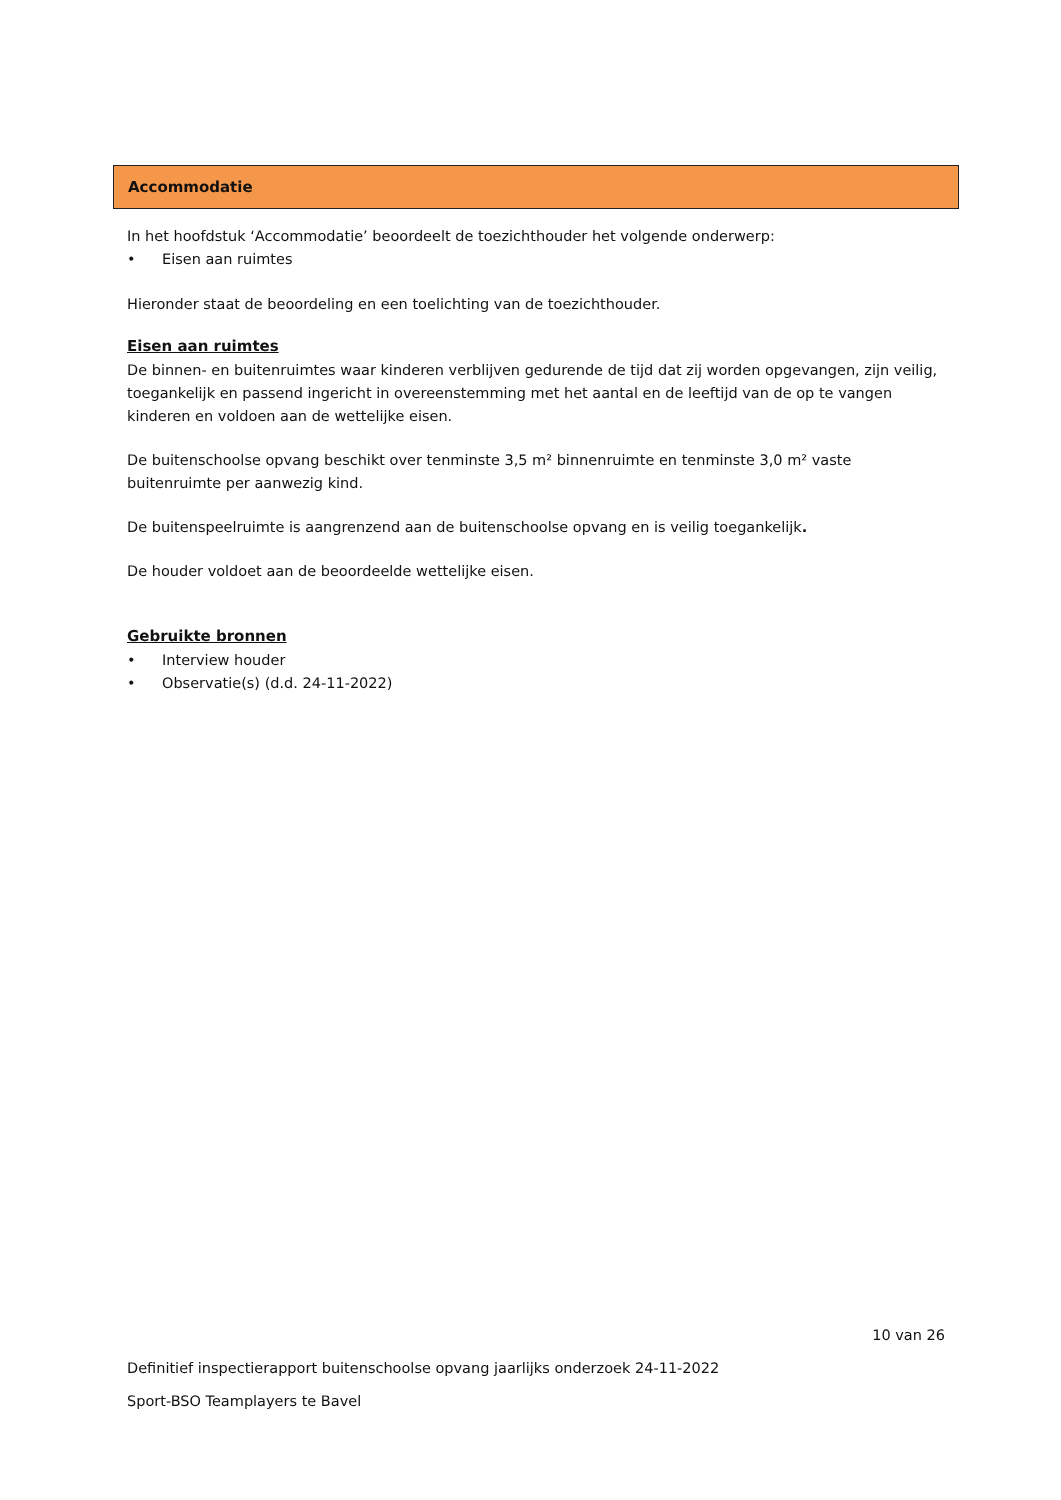Accommodatie
In het hoofdstuk ‘Accommodatie’ beoordeelt de toezichthouder het volgende onderwerp:
• Eisen aan ruimtes
Hieronder staat de beoordeling en een toelichting van de toezichthouder.
Eisen aan ruimtes
De binnen- en buitenruimtes waar kinderen verblijven gedurende de tijd dat zij worden opgevangen, zijn veilig, toegankelijk en passend ingericht in overeenstemming met het aantal en de leeftijd van de op te vangen kinderen en voldoen aan de wettelijke eisen.
De buitenschoolse opvang beschikt over tenminste 3,5 m² binnenruimte en tenminste 3,0 m² vaste buitenruimte per aanwezig kind.
De buitenspeelruimte is aangrenzend aan de buitenschoolse opvang en is veilig toegankelijk.
De houder voldoet aan de beoordeelde wettelijke eisen.
Gebruikte bronnen
• Interview houder
• Observatie(s) (d.d. 24-11-2022)
10 van 26
Definitief inspectierapport buitenschoolse opvang jaarlijks onderzoek 24-11-2022
Sport-BSO Teamplayers te Bavel